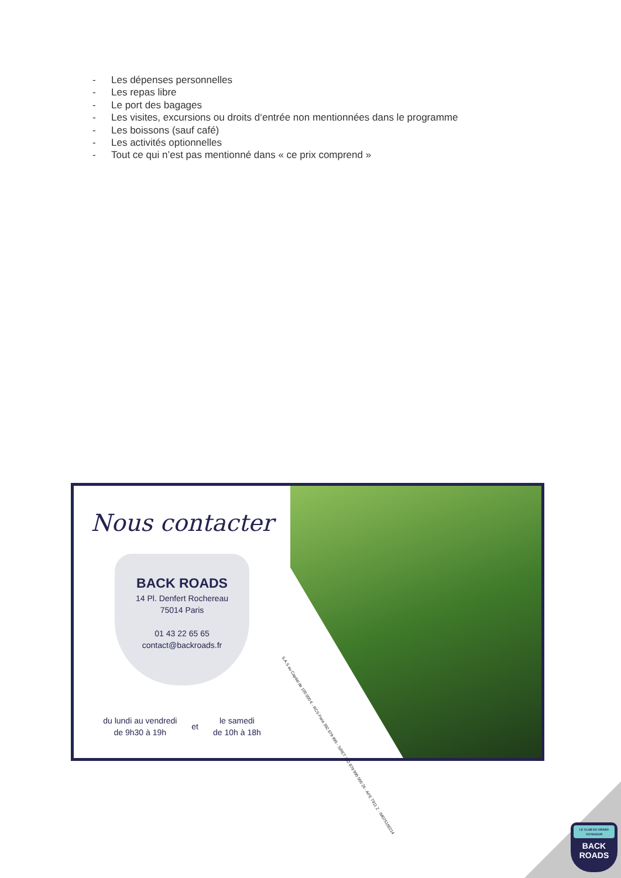- Les dépenses personnelles
- Les repas libre
- Le port des bagages
- Les visites, excursions ou droits d‘entrée non mentionnées dans le programme
- Les boissons (sauf café)
- Les activités optionnelles
- Tout ce qui n’est pas mentionné dans « ce prix comprend »
Nous contacter
BACK ROADS
14 Pl. Denfert Rochereau
75014 Paris
01 43 22 65 65
contact@backroads.fr
du lundi au vendredi
de 9h30 à 19h
et
le samedi
de 10h à 18h
S.A.S au Capital de 100 000 € - RCS Paris 392 879 995 - SIRET 392 879 995 000 26 - APE 7911 Z - IM075100214
LE CLUB DU GRAND VOYAGEUR
BACK
ROADS